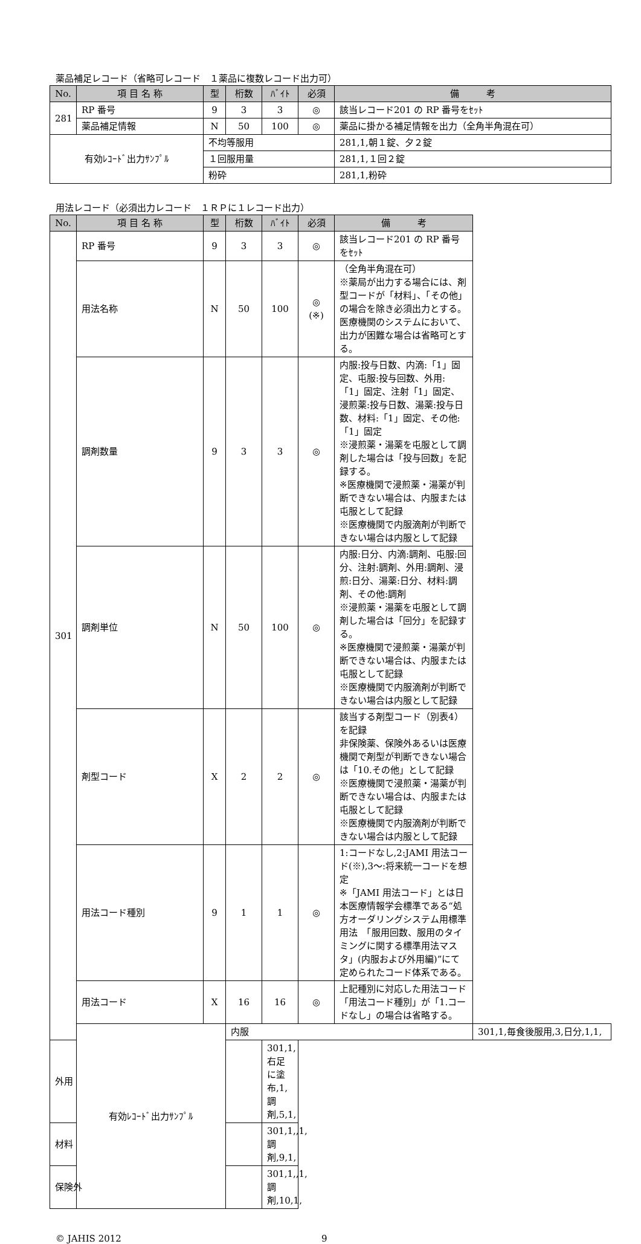薬品補足レコード（省略可レコード　１薬品に複数レコード出力可）
| No. | 項 目 名 称 | 型 | 桁数 | ﾊﾞｲﾄ | 必須 | 備 考 |
| --- | --- | --- | --- | --- | --- | --- |
| 281 | RP 番号 | 9 | 3 | 3 | ◎ | 該当レコード201 の RP 番号をｾｯﾄ |
| | 薬品補足情報 | N | 50 | 100 | ◎ | 薬品に掛かる補足情報を出力（全角半角混在可） |
| 有効ﾚｺｰﾄﾞ出力ｻﾝﾌﾟﾙ | | 不均等服用 | | | | 281,1,朝１錠、夕２錠 |
| | | １回服用量 | | | | 281,1,１回２錠 |
| | | 粉砕 | | | | 281,1,粉砕 |
用法レコード（必須出力レコード　１ＲＰに１レコード出力）
| No. | 項 目 名 称 | 型 | 桁数 | ﾊﾞｲﾄ | 必須 | 備 考 | |
| --- | --- | --- | --- | --- | --- | --- | --- |
| 301 | RP 番号 | 9 | 3 | 3 | ◎ | 該当レコード201 の RP 番号をｾｯﾄ | |
| | 用法名称 | N | 50 | 100 | ◎ (※) | （全角半角混在可） ※薬局が出力する場合には、剤型コードが「材料」、「その他」の場合を除き必須出力とする。医療機関のシステムにおいて、出力が困難な場合は省略可とする。 | |
| | 調剤数量 | 9 | 3 | 3 | ◎ | 内服:投与日数、内滴:「1」固定、屯服:投与回数、外用:「1」固定、注射「1」固定、浸煎薬:投与日数、湯薬:投与日数、材料:「1」固定、その他:「1」固定 ※浸煎薬・湯薬を屯服として調剤した場合は「投与回数」を記録する。 ※医療機関で浸煎薬・湯薬が判断できない場合は、内服または屯服として記録 ※医療機関で内服滴剤が判断できない場合は内服として記録 | |
| | 調剤単位 | N | 50 | 100 | ◎ | 内服:日分、内滴:調剤、屯服:回分、注射:調剤、外用:調剤、浸煎:日分、湯薬:日分、材料:調剤、その他:調剤 ※浸煎薬・湯薬を屯服として調剤した場合は「回分」を記録する。 ※医療機関で浸煎薬・湯薬が判断できない場合は、内服または屯服として記録 ※医療機関で内服滴剤が判断できない場合は内服として記録 | |
| | 剤型コード | X | 2 | 2 | ◎ | 該当する剤型コード（別表4）を記録 非保険薬、保険外あるいは医療機関で剤型が判断できない場合は「10.その他」として記録 ※医療機関で浸煎薬・湯薬が判断できない場合は、内服または屯服として記録 ※医療機関で内服滴剤が判断できない場合は内服として記録 | |
| | 用法コード種別 | 9 | 1 | 1 | ◎ | 1:コードなし,2:JAMI 用法コード(※),3～:将来統一コードを想定 ※「JAMI 用法コード」とは日本医療情報学会標準である“処方オーダリングシステム用標準用法 「服用回数、服用のタイミングに関する標準用法マスタ」(内服および外用編)”にて定められたコード体系である。 | |
| | 用法コード | X | 16 | 16 | ◎ | 上記種別に対応した用法コード 「用法コード種別」が「1.コードなし」の場合は省略する。 | |
| | 有効ﾚｺｰﾄﾞ出力ｻﾝﾌﾟﾙ | | 内服 | | | | 301,1,毎食後服用,3,日分,1,1, |
| 外用 | | | | 301,1,右足に塗布,1,調剤,5,1, | | | |
| 材料 | | | | 301,1,,1,調剤,9,1, | | | |
| 保険外 | | | | 301,1,,1,調剤,10,1, | | | |
© JAHIS 2012 9